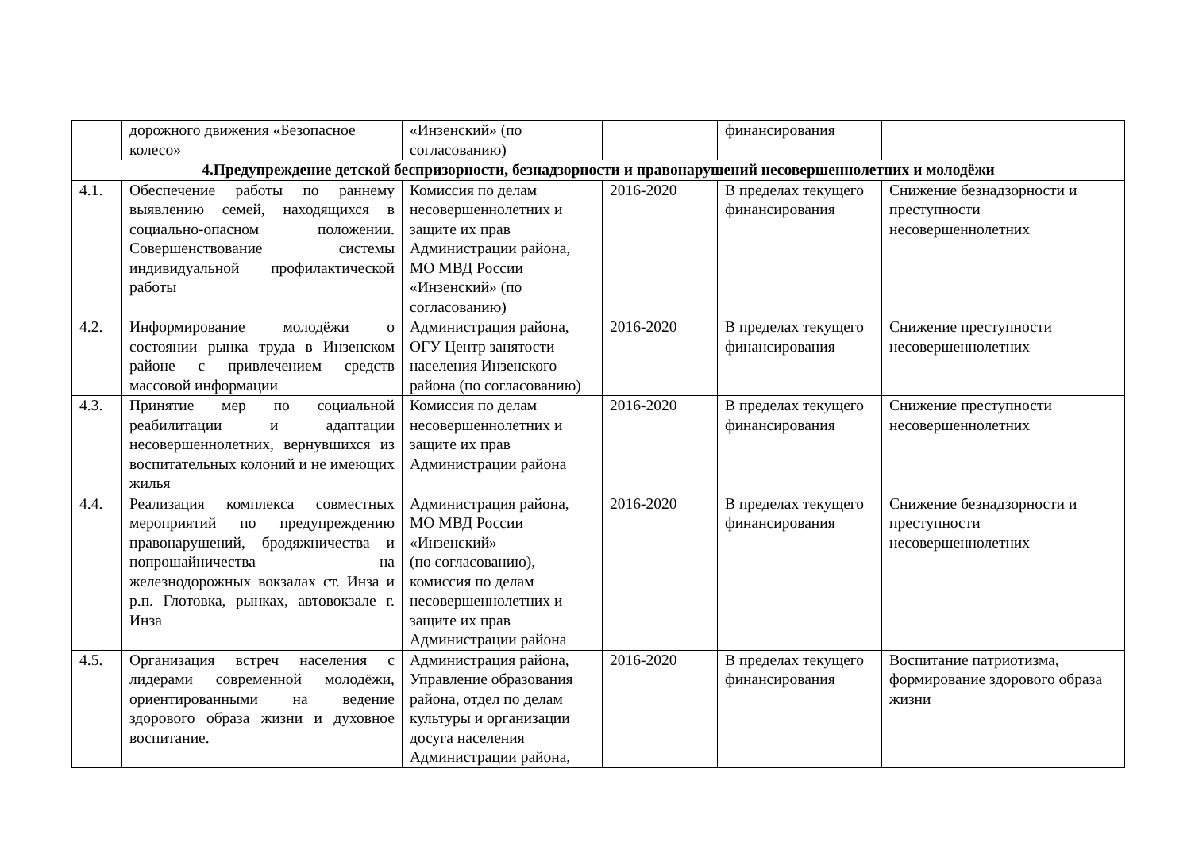| | дорожного движения «Безопасное колесо» | «Инзенский» (по согласованию) | | финансирования | |
| 4.Предупреждение детской беспризорности, безнадзорности и правонарушений несовершеннолетних и молодёжи | | | | | |
| 4.1. | Обеспечение работы по раннему выявлению семей, находящихся в социально-опасном положении. Совершенствование системы индивидуальной профилактической работы | Комиссия по делам несовершеннолетних и защите их прав Администрации района, МО МВД России «Инзенский» (по согласованию) | 2016-2020 | В пределах текущего финансирования | Снижение безнадзорности и преступности несовершеннолетних |
| 4.2. | Информирование молодёжи о состоянии рынка труда в Инзенском районе с привлечением средств массовой информации | Администрация района, ОГУ Центр занятости населения Инзенского района (по согласованию) | 2016-2020 | В пределах текущего финансирования | Снижение преступности несовершеннолетних |
| 4.3. | Принятие мер по социальной реабилитации и адаптации несовершеннолетних, вернувшихся из воспитательных колоний и не имеющих жилья | Комиссия по делам несовершеннолетних и защите их прав Администрации района | 2016-2020 | В пределах текущего финансирования | Снижение преступности несовершеннолетних |
| 4.4. | Реализация комплекса совместных мероприятий по предупреждению правонарушений, бродяжничества и попрошайничества на железнодорожных вокзалах ст. Инза и р.п. Глотовка, рынках, автовокзале г. Инза | Администрация района, МО МВД России «Инзенский» (по согласованию), комиссия по делам несовершеннолетних и защите их прав Администрации района | 2016-2020 | В пределах текущего финансирования | Снижение безнадзорности и преступности несовершеннолетних |
| 4.5. | Организация встреч населения с лидерами современной молодёжи, ориентированными на ведение здорового образа жизни и духовное воспитание. | Администрация района, Управление образования района, отдел по делам культуры и организации досуга населения Администрации района, | 2016-2020 | В пределах текущего финансирования | Воспитание патриотизма, формирование здорового образа жизни |